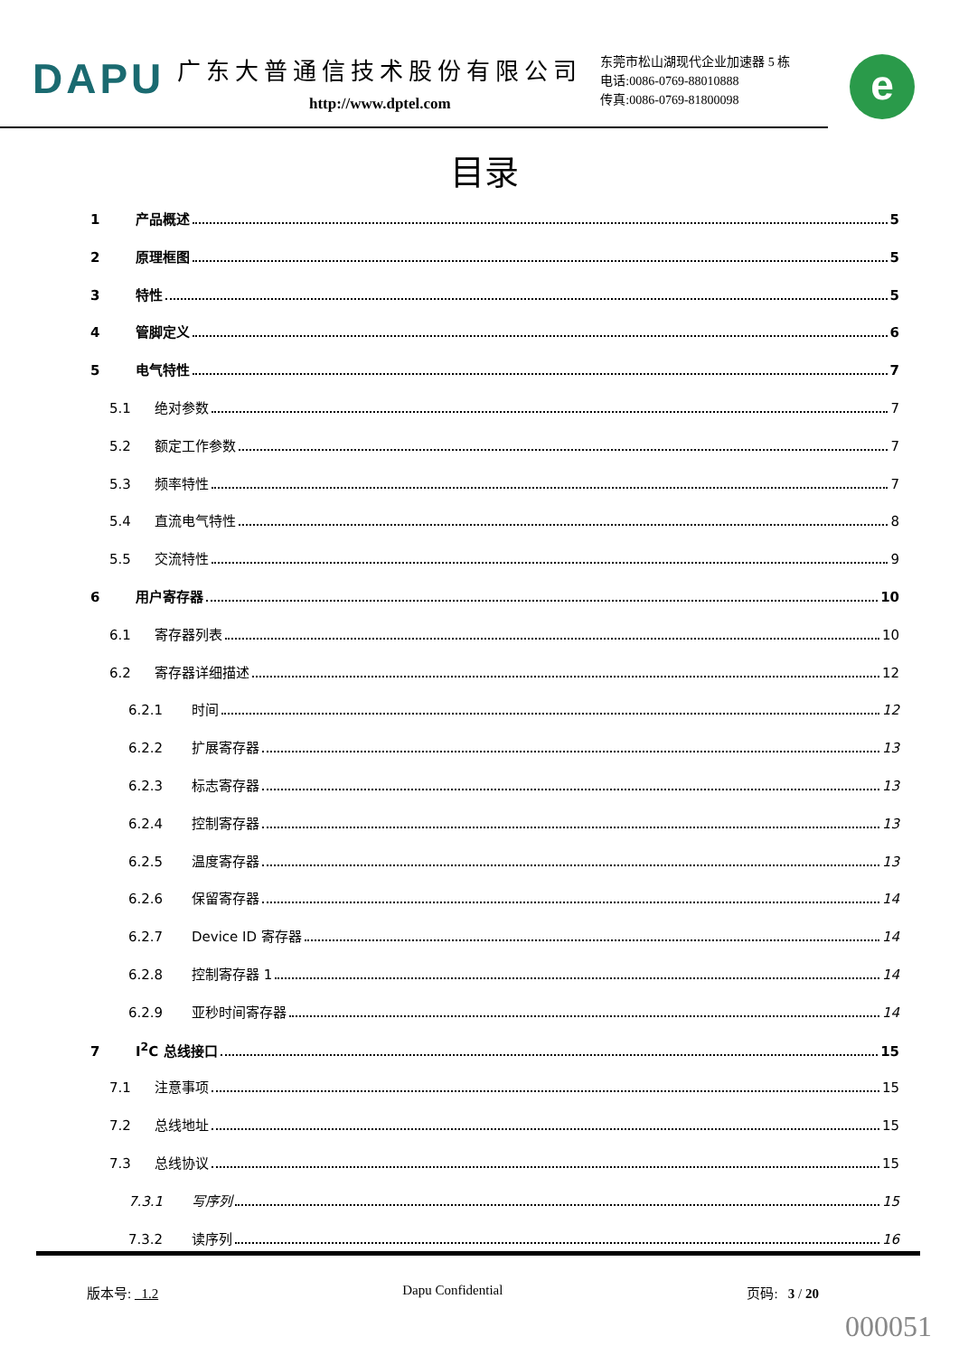DAPU
广东大普通信技术股份有限公司
http://www.dptel.com
东莞市松山湖现代企业加速器 5 栋
电话:0086-0769-88010888
传真:0086-0769-81800098
e
目录
1 产品概述 5
2 原理框图 5
3 特性 5
4 管脚定义 6
5 电气特性 7
5.1 绝对参数 7
5.2 额定工作参数 7
5.3 频率特性 7
5.4 直流电气特性 8
5.5 交流特性 9
6 用户寄存器 10
6.1 寄存器列表 10
6.2 寄存器详细描述 12
6.2.1 时间 12
6.2.2 扩展寄存器 13
6.2.3 标志寄存器 13
6.2.4 控制寄存器 13
6.2.5 温度寄存器 13
6.2.6 保留寄存器 14
6.2.7 Device ID 寄存器 14
6.2.8 控制寄存器 1 14
6.2.9 亚秒时间寄存器 14
7 I<sup>2</sup>C 总线接口 15
7.1 注意事项 15
7.2 总线地址 15
7.3 总线协议 15
7.3.1 写序列 15
7.3.2 读序列 16
版本号: 1.2 Dapu Confidential 页码: 3 / 20
000051